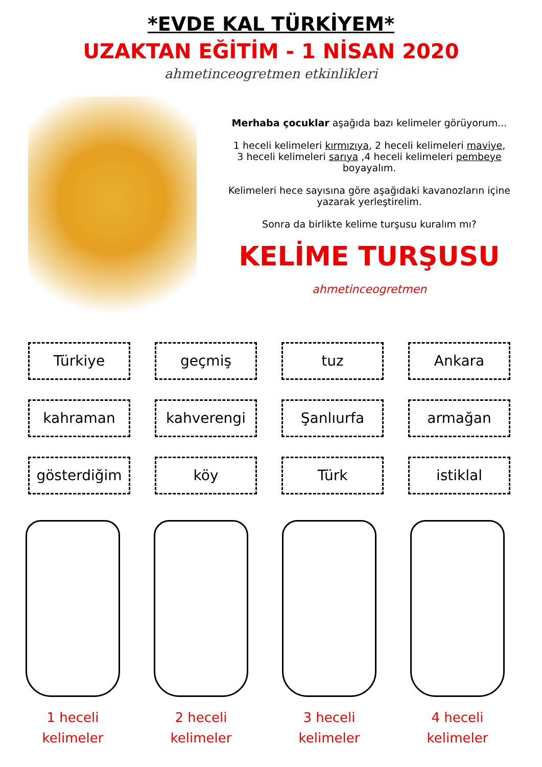*EVDE KAL TÜRKİYEM*
UZAKTAN EĞİTİM - 1 NİSAN 2020
ahmetinceogretmen etkinlikleri
Merhaba çocuklar aşağıda bazı kelimeler görüyorum...
1 heceli kelimeleri kırmızıya, 2 heceli kelimeleri maviye,
3 heceli kelimeleri sarıya ,4 heceli kelimeleri pembeye
boyayalım.
Kelimeleri hece sayısına göre aşağıdaki kavanozların içine
yazarak yerleştirelim.
Sonra da birlikte kelime turşusu kuralım mı?
KELİME TURŞUSU
ahmetinceogretmen
Türkiye
geçmiş
tuz
Ankara
kahraman
kahverengi
Şanlıurfa
armağan
gösterdiğim
köy
Türk
istiklal
1 heceli
kelimeler
2 heceli
kelimeler
3 heceli
kelimeler
4 heceli
kelimeler